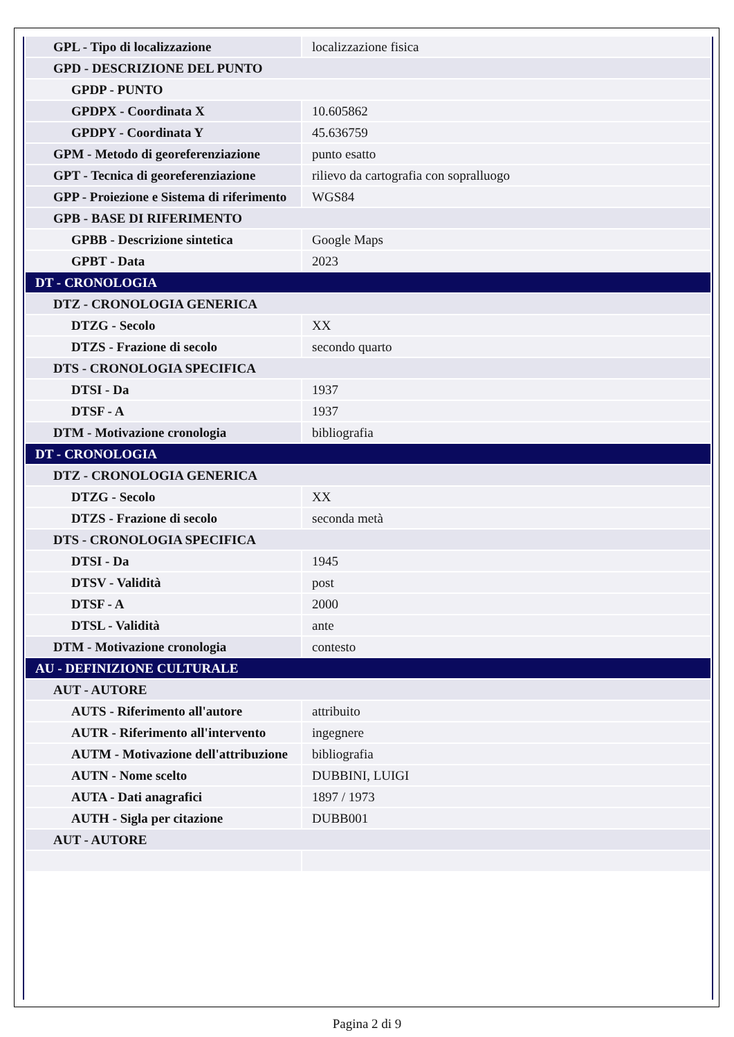| GPL - Tipo di localizzazione | localizzazione fisica |
| GPD - DESCRIZIONE DEL PUNTO | |
| GPDP - PUNTO | |
| GPDPX - Coordinata X | 10.605862 |
| GPDPY - Coordinata Y | 45.636759 |
| GPM - Metodo di georeferenziazione | punto esatto |
| GPT - Tecnica di georeferenziazione | rilievo da cartografia con sopralluogo |
| GPP - Proiezione e Sistema di riferimento | WGS84 |
| GPB - BASE DI RIFERIMENTO | |
| GPBB - Descrizione sintetica | Google Maps |
| GPBT - Data | 2023 |
| DT - CRONOLOGIA | |
| DTZ - CRONOLOGIA GENERICA | |
| DTZG - Secolo | XX |
| DTZS - Frazione di secolo | secondo quarto |
| DTS - CRONOLOGIA SPECIFICA | |
| DTSI - Da | 1937 |
| DTSF - A | 1937 |
| DTM - Motivazione cronologia | bibliografia |
| DT - CRONOLOGIA | |
| DTZ - CRONOLOGIA GENERICA | |
| DTZG - Secolo | XX |
| DTZS - Frazione di secolo | seconda metà |
| DTS - CRONOLOGIA SPECIFICA | |
| DTSI - Da | 1945 |
| DTSV - Validità | post |
| DTSF - A | 2000 |
| DTSL - Validità | ante |
| DTM - Motivazione cronologia | contesto |
| AU - DEFINIZIONE CULTURALE | |
| AUT - AUTORE | |
| AUTS - Riferimento all'autore | attribuito |
| AUTR - Riferimento all'intervento | ingegnere |
| AUTM - Motivazione dell'attribuzione | bibliografia |
| AUTN - Nome scelto | DUBBINI, LUIGI |
| AUTA - Dati anagrafici | 1897 / 1973 |
| AUTH - Sigla per citazione | DUBB001 |
| AUT - AUTORE | |
Pagina 2 di 9